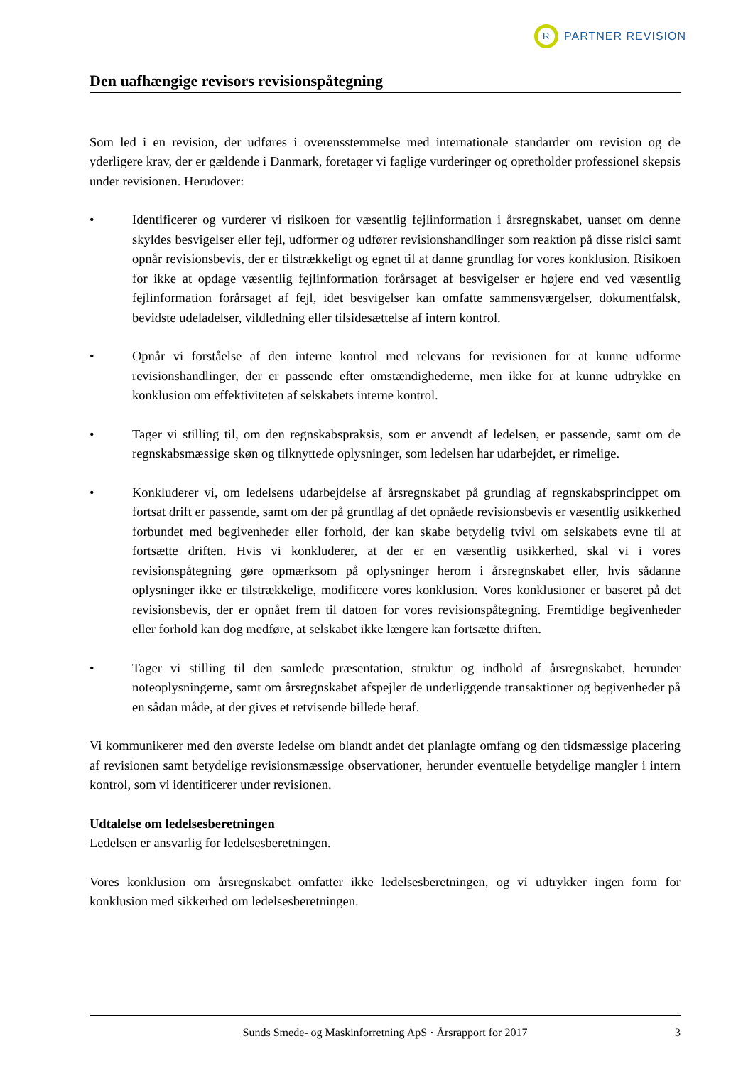R
PARTNER REVISION
Den uafhængige revisors revisionspåtegning
Som led i en revision, der udføres i overensstemmelse med internationale standarder om revision og de yderligere krav, der er gældende i Danmark, foretager vi faglige vurderinger og opretholder professionel skepsis under revisionen. Herudover:
• Identificerer og vurderer vi risikoen for væsentlig fejlinformation i årsregnskabet, uanset om denne skyldes besvigelser eller fejl, udformer og udfører revisionshandlinger som reaktion på disse risici samt opnår revisionsbevis, der er tilstrækkeligt og egnet til at danne grundlag for vores konklusion. Risikoen for ikke at opdage væsentlig fejlinformation forårsaget af besvigelser er højere end ved væsentlig fejlinformation forårsaget af fejl, idet besvigelser kan omfatte sammensværgelser, dokumentfalsk, bevidste udeladelser, vildledning eller tilsidesættelse af intern kontrol.
• Opnår vi forståelse af den interne kontrol med relevans for revisionen for at kunne udforme revisionshandlinger, der er passende efter omstændighederne, men ikke for at kunne udtrykke en konklusion om effektiviteten af selskabets interne kontrol.
• Tager vi stilling til, om den regnskabspraksis, som er anvendt af ledelsen, er passende, samt om de regnskabsmæssige skøn og tilknyttede oplysninger, som ledelsen har udarbejdet, er rimelige.
• Konkluderer vi, om ledelsens udarbejdelse af årsregnskabet på grundlag af regnskabsprincippet om fortsat drift er passende, samt om der på grundlag af det opnåede revisionsbevis er væsentlig usikkerhed forbundet med begivenheder eller forhold, der kan skabe betydelig tvivl om selskabets evne til at fortsætte driften. Hvis vi konkluderer, at der er en væsentlig usikkerhed, skal vi i vores revisionspåtegning gøre opmærksom på oplysninger herom i årsregnskabet eller, hvis sådanne oplysninger ikke er tilstrækkelige, modificere vores konklusion. Vores konklusioner er baseret på det revisionsbevis, der er opnået frem til datoen for vores revisionspåtegning. Fremtidige begivenheder eller forhold kan dog medføre, at selskabet ikke længere kan fortsætte driften.
• Tager vi stilling til den samlede præsentation, struktur og indhold af årsregnskabet, herunder noteoplysningerne, samt om årsregnskabet afspejler de underliggende transaktioner og begivenheder på en sådan måde, at der gives et retvisende billede heraf.
Vi kommunikerer med den øverste ledelse om blandt andet det planlagte omfang og den tidsmæssige placering af revisionen samt betydelige revisionsmæssige observationer, herunder eventuelle betydelige mangler i intern kontrol, som vi identificerer under revisionen.
Udtalelse om ledelsesberetningen
Ledelsen er ansvarlig for ledelsesberetningen.
Vores konklusion om årsregnskabet omfatter ikke ledelsesberetningen, og vi udtrykker ingen form for konklusion med sikkerhed om ledelsesberetningen.
Sunds Smede- og Maskinforretning ApS · Årsrapport for 2017 3